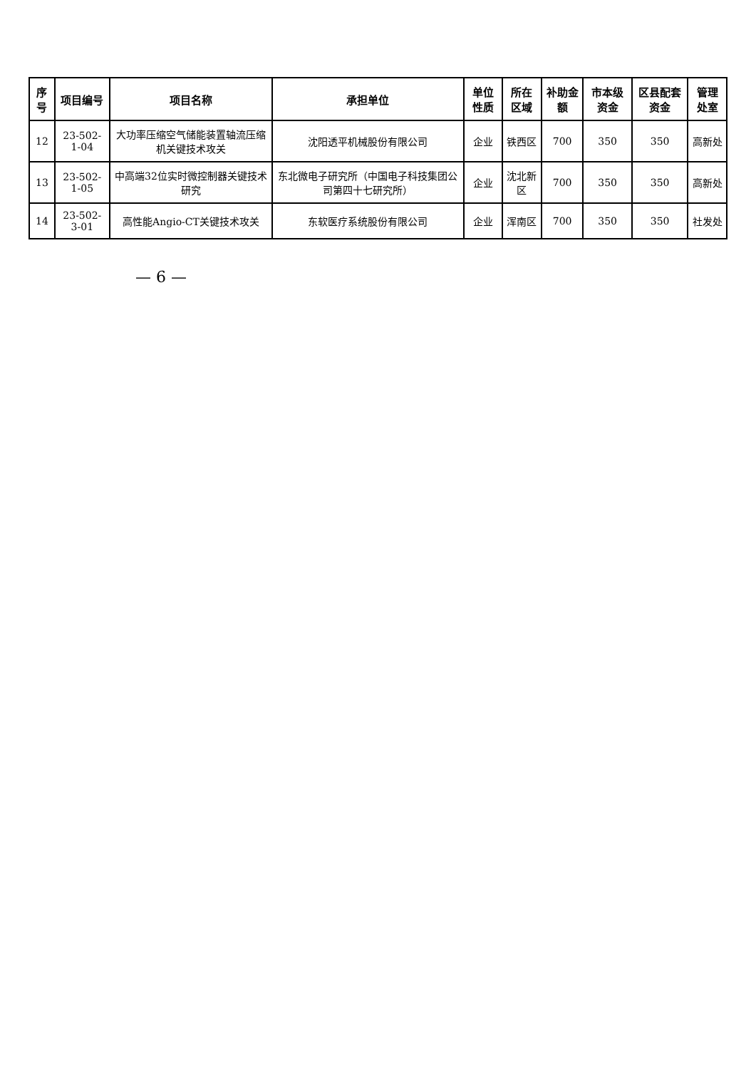| 序号 | 项目编号 | 项目名称 | 承担单位 | 单位性质 | 所在区域 | 补助金额 | 市本级资金 | 区县配套资金 | 管理处室 |
| --- | --- | --- | --- | --- | --- | --- | --- | --- | --- |
| 12 | 23-502-1-04 | 大功率压缩空气储能装置轴流压缩机关键技术攻关 | 沈阳透平机械股份有限公司 | 企业 | 铁西区 | 700 | 350 | 350 | 高新处 |
| 13 | 23-502-1-05 | 中高端32位实时微控制器关键技术研究 | 东北微电子研究所（中国电子科技集团公司第四十七研究所） | 企业 | 沈北新区 | 700 | 350 | 350 | 高新处 |
| 14 | 23-502-3-01 | 高性能Angio-CT关键技术攻关 | 东软医疗系统股份有限公司 | 企业 | 浑南区 | 700 | 350 | 350 | 社发处 |
— 6 —